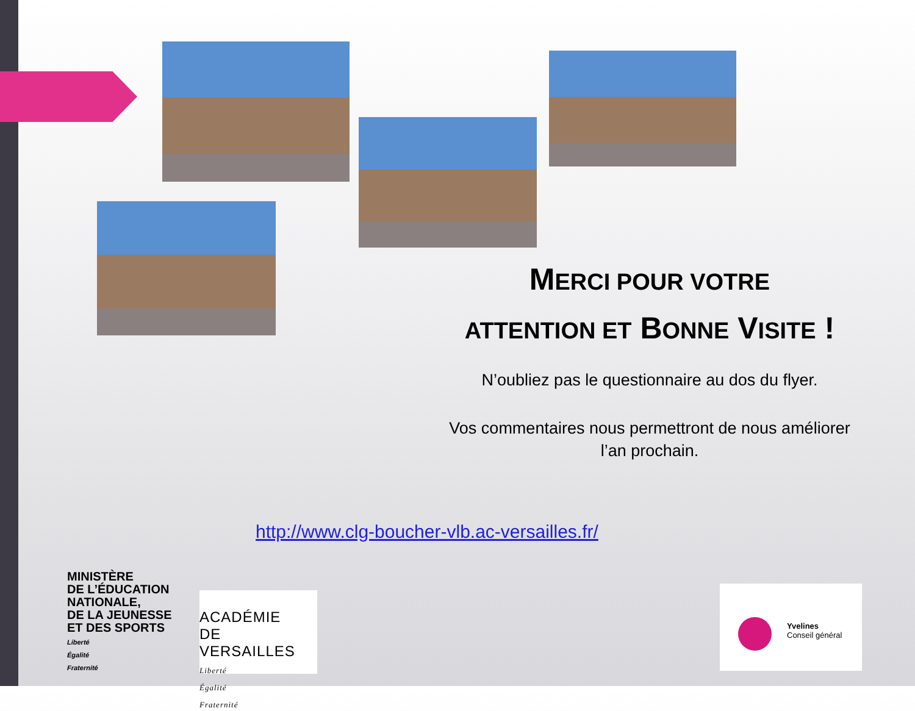MERCI POUR VOTRE
ATTENTION ET BONNE VISITE !
N’oubliez pas le questionnaire au dos du flyer.
Vos commentaires nous permettront de nous améliorer l’an prochain.
http://www.clg-boucher-vlb.ac-versailles.fr/
MINISTÈRE
DE L’ÉDUCATION
NATIONALE,
DE LA JEUNESSE
ET DES SPORTS
Liberté
Égalité
Fraternité
ACADÉMIE
DE VERSAILLES
Liberté
Égalité
Fraternité
Yvelines
Conseil général